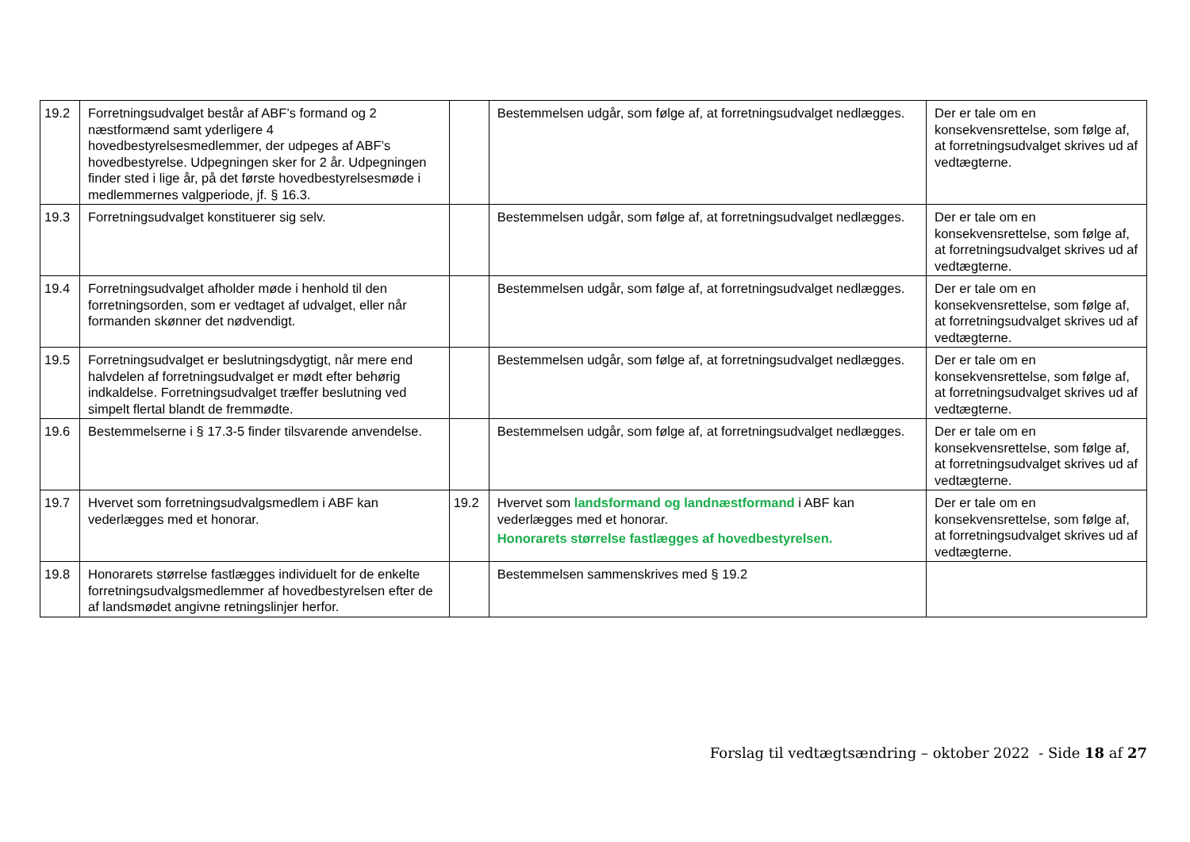| 19.2 | Forretningsudvalget består af ABF’s formand og 2 næstformænd samt yderligere 4 hovedbestyrelsesmedlemmer, der udpeges af ABF’s hovedbestyrelse. Udpegningen sker for 2 år. Udpegningen finder sted i lige år, på det første hovedbestyrelsesmøde i medlemmernes valgperiode, jf. § 16.3. | | Bestemmelsen udgår, som følge af, at forretningsudvalget nedlægges. | Der er tale om en konsekvensrettelse, som følge af, at forretningsudvalget skrives ud af vedtægterne. |
| 19.3 | Forretningsudvalget konstituerer sig selv. | | Bestemmelsen udgår, som følge af, at forretningsudvalget nedlægges. | Der er tale om en konsekvensrettelse, som følge af, at forretningsudvalget skrives ud af vedtægterne. |
| 19.4 | Forretningsudvalget afholder møde i henhold til den forretningsorden, som er vedtaget af udvalget, eller når formanden skønner det nødvendigt. | | Bestemmelsen udgår, som følge af, at forretningsudvalget nedlægges. | Der er tale om en konsekvensrettelse, som følge af, at forretningsudvalget skrives ud af vedtægterne. |
| 19.5 | Forretningsudvalget er beslutningsdygtigt, når mere end halvdelen af forretningsudvalget er mødt efter behørig indkaldelse. Forretningsudvalget træffer beslutning ved simpelt flertal blandt de fremmødte. | | Bestemmelsen udgår, som følge af, at forretningsudvalget nedlægges. | Der er tale om en konsekvensrettelse, som følge af, at forretningsudvalget skrives ud af vedtægterne. |
| 19.6 | Bestemmelserne i § 17.3-5 finder tilsvarende anvendelse. | | Bestemmelsen udgår, som følge af, at forretningsudvalget nedlægges. | Der er tale om en konsekvensrettelse, som følge af, at forretningsudvalget skrives ud af vedtægterne. |
| 19.7 | Hvervet som forretningsudvalgsmedlem i ABF kan vederlægges med et honorar. | 19.2 | Hvervet som landsformand og landnæstformand i ABF kan vederlægges med et honorar. Honorarets størrelse fastlægges af hovedbestyrelsen. | Der er tale om en konsekvensrettelse, som følge af, at forretningsudvalget skrives ud af vedtægterne. |
| 19.8 | Honorarets størrelse fastlægges individuelt for de enkelte forretningsudvalgsmedlemmer af hovedbestyrelsen efter de af landsmødet angivne retningslinjer herfor. | | Bestemmelsen sammenskrives med § 19.2 | |
Forslag til vedtægtsændring – oktober 2022 - Side 18 af 27